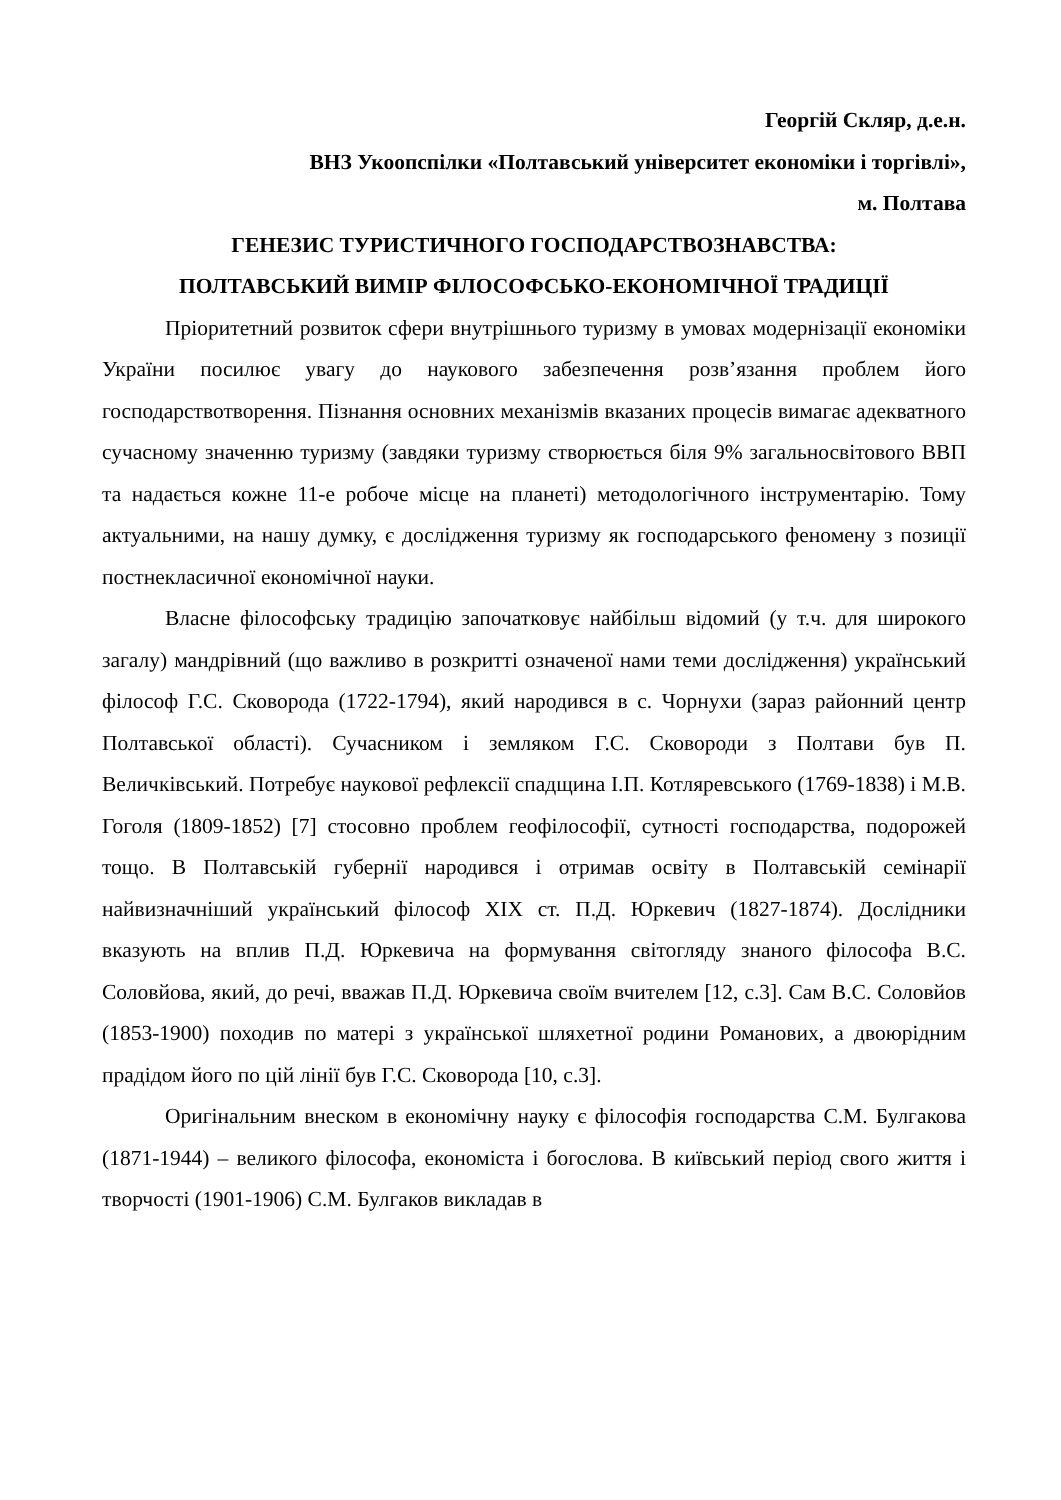Георгій Скляр, д.е.н.
ВНЗ Укоопспілки «Полтавський університет економіки і торгівлі»,
м. Полтава
ГЕНЕЗИС ТУРИСТИЧНОГО ГОСПОДАРСТВОЗНАВСТВА:
ПОЛТАВСЬКИЙ ВИМІР ФІЛОСОФСЬКО-ЕКОНОМІЧНОЇ ТРАДИЦІЇ
Пріоритетний розвиток сфери внутрішнього туризму в умовах модернізації економіки України посилює увагу до наукового забезпечення розв’язання проблем його господарствотворення. Пізнання основних механізмів вказаних процесів вимагає адекватного сучасному значенню туризму (завдяки туризму створюється біля 9% загальносвітового ВВП та надається кожне 11-е робоче місце на планеті) методологічного інструментарію. Тому актуальними, на нашу думку, є дослідження туризму як господарського феномену з позиції постнекласичної економічної науки.
Власне філософську традицію започатковує найбільш відомий (у т.ч. для широкого загалу) мандрівний (що важливо в розкритті означеної нами теми дослідження) український філософ Г.С. Сковорода (1722-1794), який народився в с. Чорнухи (зараз районний центр Полтавської області). Сучасником і земляком Г.С. Сковороди з Полтави був П. Величківський. Потребує наукової рефлексії спадщина І.П. Котляревського (1769-1838) і М.В. Гоголя (1809-1852) [7] стосовно проблем геофілософії, сутності господарства, подорожей тощо. В Полтавській губернії народився і отримав освіту в Полтавській семінарії найвизначніший український філософ XIX ст. П.Д. Юркевич (1827-1874). Дослідники вказують на вплив П.Д. Юркевича на формування світогляду знаного філософа В.С. Соловйова, який, до речі, вважав П.Д. Юркевича своїм вчителем [12, с.3]. Сам В.С. Соловйов (1853-1900) походив по матері з української шляхетної родини Романових, а двоюрідним прадідом його по цій лінії був Г.С. Сковорода [10, с.3].
Оригінальним внеском в економічну науку є філософія господарства С.М. Булгакова (1871-1944) – великого філософа, економіста і богослова. В київський період свого життя і творчості (1901-1906) С.М. Булгаков викладав в